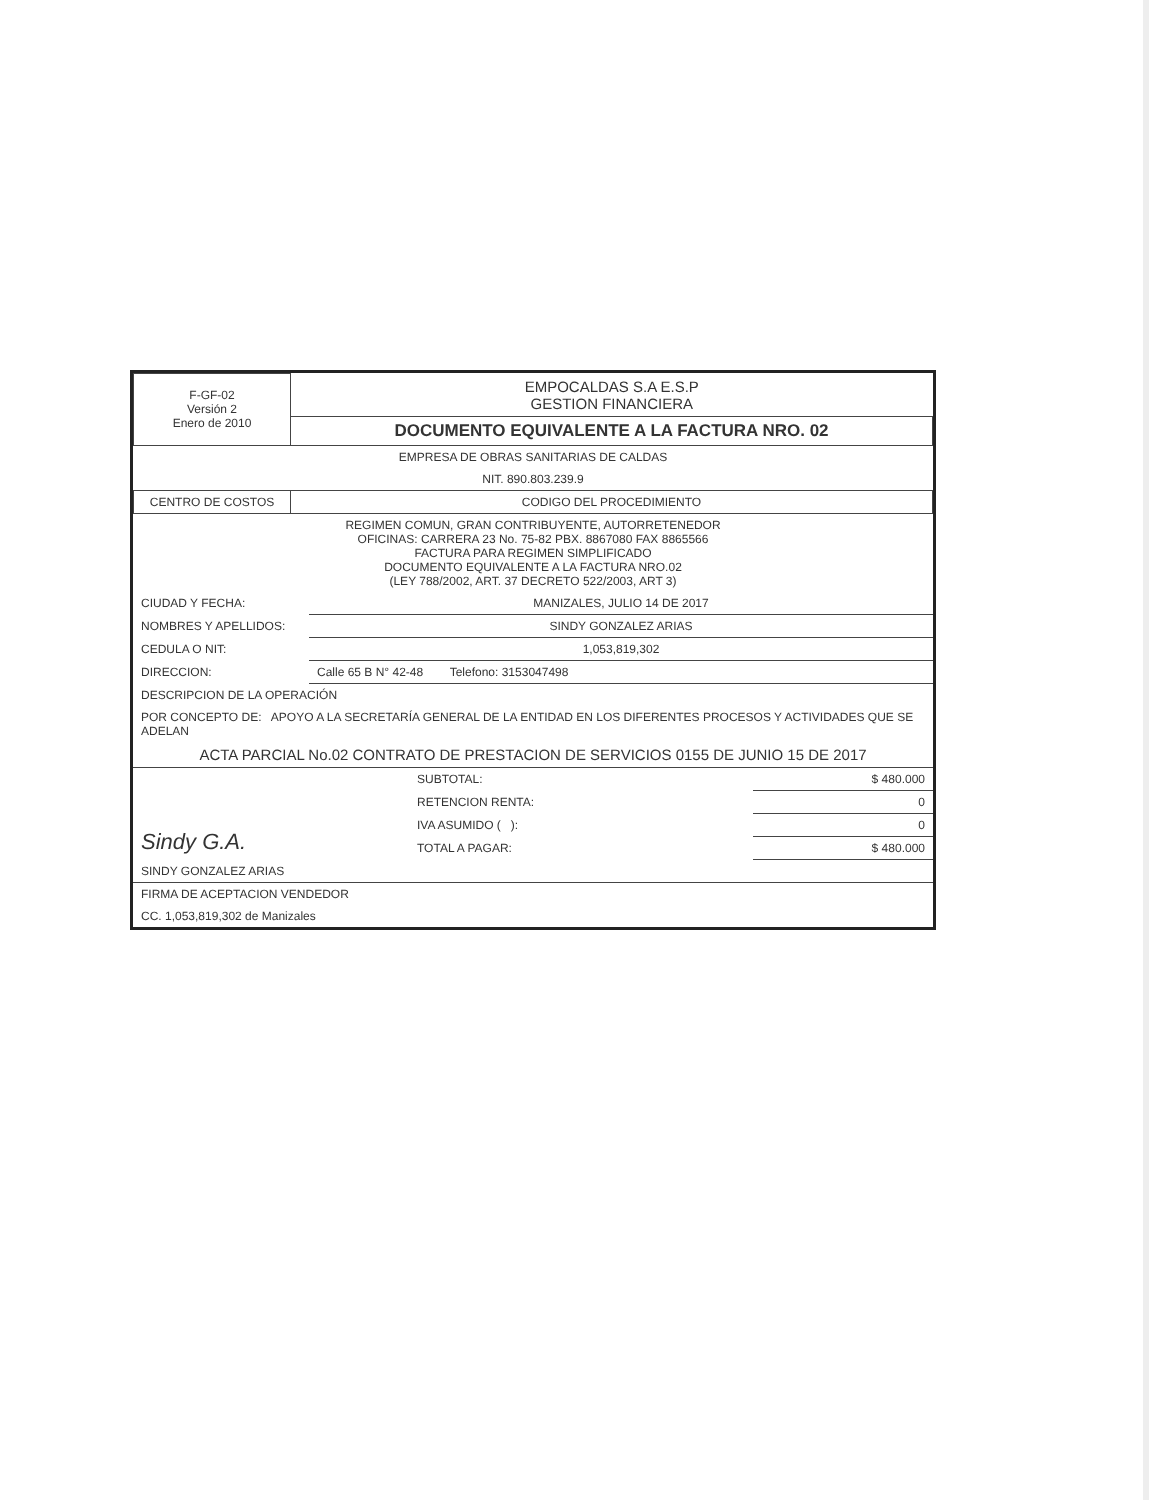| F-GF-02 Versión 2 Enero de 2010 | EMPOCALDAS S.A E.S.P GESTION FINANCIERA |
| | DOCUMENTO EQUIVALENTE A LA FACTURA NRO. 02 |
| EMPRESA DE OBRAS SANITARIAS DE CALDAS | |
| NIT. 890.803.239.9 | |
| CENTRO DE COSTOS | CODIGO DEL PROCEDIMIENTO |
| REGIMEN COMUN, GRAN CONTRIBUYENTE, AUTORRETENEDOR OFICINAS: CARRERA 23 No. 75-82 PBX. 8867080 FAX 8865566 FACTURA PARA REGIMEN SIMPLIFICADO DOCUMENTO EQUIVALENTE A LA FACTURA NRO.02 (LEY 788/2002, ART. 37 DECRETO 522/2003, ART 3) | |
| CIUDAD Y FECHA: | MANIZALES, JULIO 14 DE 2017 |
| NOMBRES Y APELLIDOS: | SINDY GONZALEZ ARIAS |
| CEDULA O NIT: | 1,053,819,302 |
| DIRECCION: | Calle 65 B N° 42-48 Telefono: 3153047498 |
| DESCRIPCION DE LA OPERACIÓN | |
| POR CONCEPTO DE: APOYO A LA SECRETARÍA GENERAL DE LA ENTIDAD EN LOS DIFERENTES PROCESOS Y ACTIVIDADES QUE SE ADELAN | |
| ACTA PARCIAL No.02 CONTRATO DE PRESTACION DE SERVICIOS 0155 DE JUNIO 15 DE 2017 | |
| Sindy G.A. | SUBTOTAL: | $ 480.000 |
| | RETENCION RENTA: | 0 |
| | IVA ASUMIDO ( ): | 0 |
| | TOTAL A PAGAR: | $ 480.000 |
| SINDY GONZALEZ ARIAS | | |
| FIRMA DE ACEPTACION VENDEDOR | | |
| CC. 1,053,819,302 de Manizales | | |